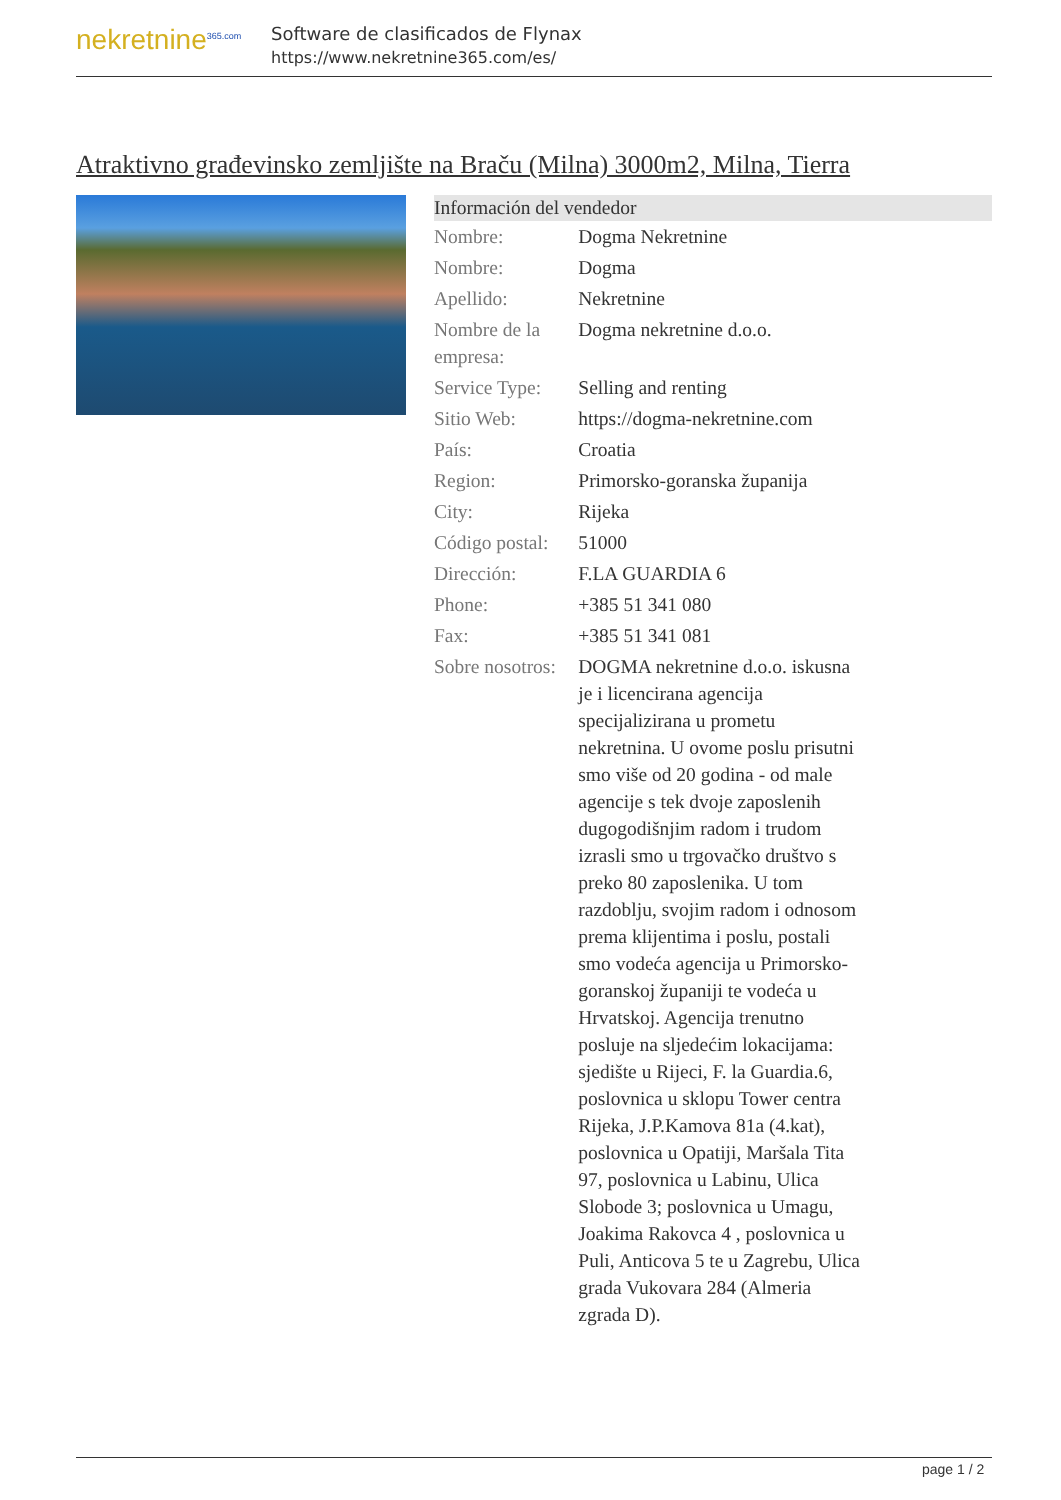nekretnine<sup>365.com</sup>
Software de clasificados de Flynax
https://www.nekretnine365.com/es/
Atraktivno građevinsko zemljište na Braču (Milna) 3000m2, Milna, Tierra
| Información del vendedor | |
| --- | --- |
| Nombre: | Dogma Nekretnine |
| Nombre: | Dogma |
| Apellido: | Nekretnine |
| Nombre de la empresa: | Dogma nekretnine d.o.o. |
| Service Type: | Selling and renting |
| Sitio Web: | https://dogma-nekretnine.com |
| País: | Croatia |
| Region: | Primorsko-goranska županija |
| City: | Rijeka |
| Código postal: | 51000 |
| Dirección: | F.LA GUARDIA 6 |
| Phone: | +385 51 341 080 |
| Fax: | +385 51 341 081 |
| Sobre nosotros: | DOGMA nekretnine d.o.o. iskusna je i licencirana agencija specijalizirana u prometu nekretnina. U ovome poslu prisutni smo više od 20 godina - od male agencije s tek dvoje zaposlenih dugogodišnjim radom i trudom izrasli smo u trgovačko društvo s preko 80 zaposlenika. U tom razdoblju, svojim radom i odnosom prema klijentima i poslu, postali smo vodeća agencija u Primorsko-goranskoj županiji te vodeća u Hrvatskoj. Agencija trenutno posluje na sljedećim lokacijama: sjedište u Rijeci, F. la Guardia.6, poslovnica u sklopu Tower centra Rijeka, J.P.Kamova 81a (4.kat), poslovnica u Opatiji, Maršala Tita 97, poslovnica u Labinu, Ulica Slobode 3; poslovnica u Umagu, Joakima Rakovca 4 , poslovnica u Puli, Anticova 5 te u Zagrebu, Ulica grada Vukovara 284 (Almeria zgrada D). |
page 1 / 2